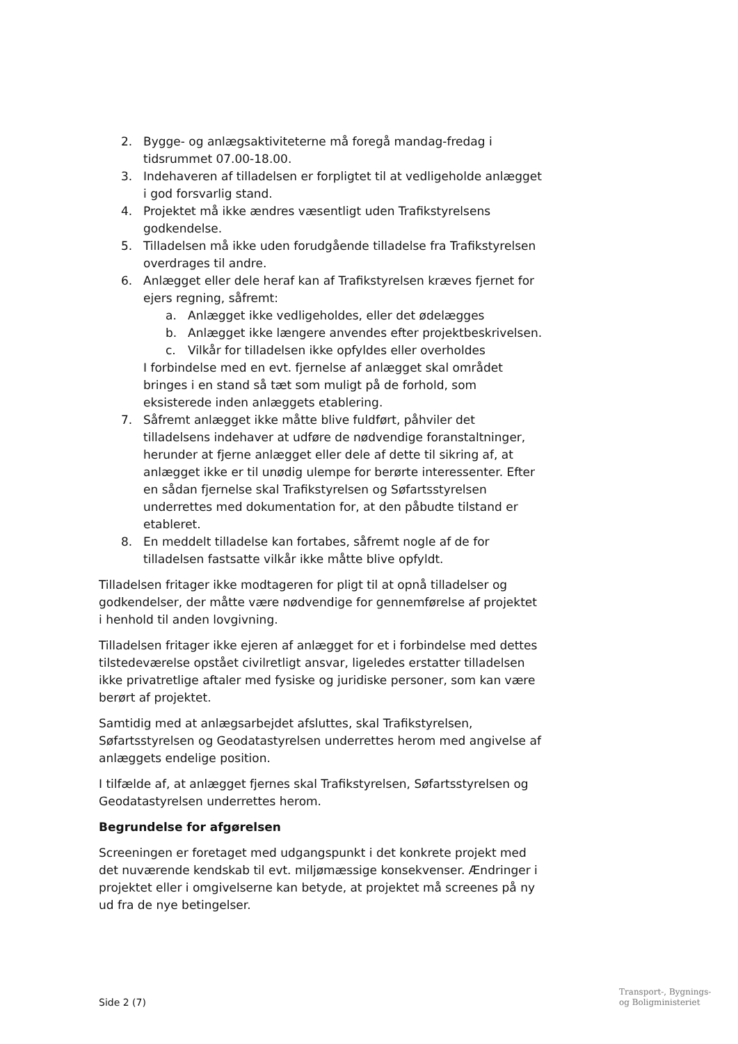2. Bygge- og anlægsaktiviteterne må foregå mandag-fredag i tidsrummet 07.00-18.00.
3. Indehaveren af tilladelsen er forpligtet til at vedligeholde anlægget i god forsvarlig stand.
4. Projektet må ikke ændres væsentligt uden Trafikstyrelsens godkendelse.
5. Tilladelsen må ikke uden forudgående tilladelse fra Trafikstyrelsen overdrages til andre.
6. Anlægget eller dele heraf kan af Trafikstyrelsen kræves fjernet for ejers regning, såfremt:
a. Anlægget ikke vedligeholdes, eller det ødelægges
b. Anlægget ikke længere anvendes efter projektbeskrivelsen.
c. Vilkår for tilladelsen ikke opfyldes eller overholdes
I forbindelse med en evt. fjernelse af anlægget skal området bringes i en stand så tæt som muligt på de forhold, som eksisterede inden anlæggets etablering.
7. Såfremt anlægget ikke måtte blive fuldført, påhviler det tilladelsens indehaver at udføre de nødvendige foranstaltninger, herunder at fjerne anlægget eller dele af dette til sikring af, at anlægget ikke er til unødig ulempe for berørte interessenter. Efter en sådan fjernelse skal Trafikstyrelsen og Søfartsstyrelsen underrettes med dokumentation for, at den påbudte tilstand er etableret.
8. En meddelt tilladelse kan fortabes, såfremt nogle af de for tilladelsen fastsatte vilkår ikke måtte blive opfyldt.
Tilladelsen fritager ikke modtageren for pligt til at opnå tilladelser og godkendelser, der måtte være nødvendige for gennemførelse af projektet i henhold til anden lovgivning.
Tilladelsen fritager ikke ejeren af anlægget for et i forbindelse med dettes tilstedeværelse opstået civilretligt ansvar, ligeledes erstatter tilladelsen ikke privatretlige aftaler med fysiske og juridiske personer, som kan være berørt af projektet.
Samtidig med at anlægsarbejdet afsluttes, skal Trafikstyrelsen, Søfartsstyrelsen og Geodatastyrelsen underrettes herom med angivelse af anlæggets endelige position.
I tilfælde af, at anlægget fjernes skal Trafikstyrelsen, Søfartsstyrelsen og Geodatastyrelsen underrettes herom.
Begrundelse for afgørelsen
Screeningen er foretaget med udgangspunkt i det konkrete projekt med det nuværende kendskab til evt. miljømæssige konsekvenser. Ændringer i projektet eller i omgivelserne kan betyde, at projektet må screenes på ny ud fra de nye betingelser.
Side 2 (7)
Transport-, Bygnings-
og Boligministeriet